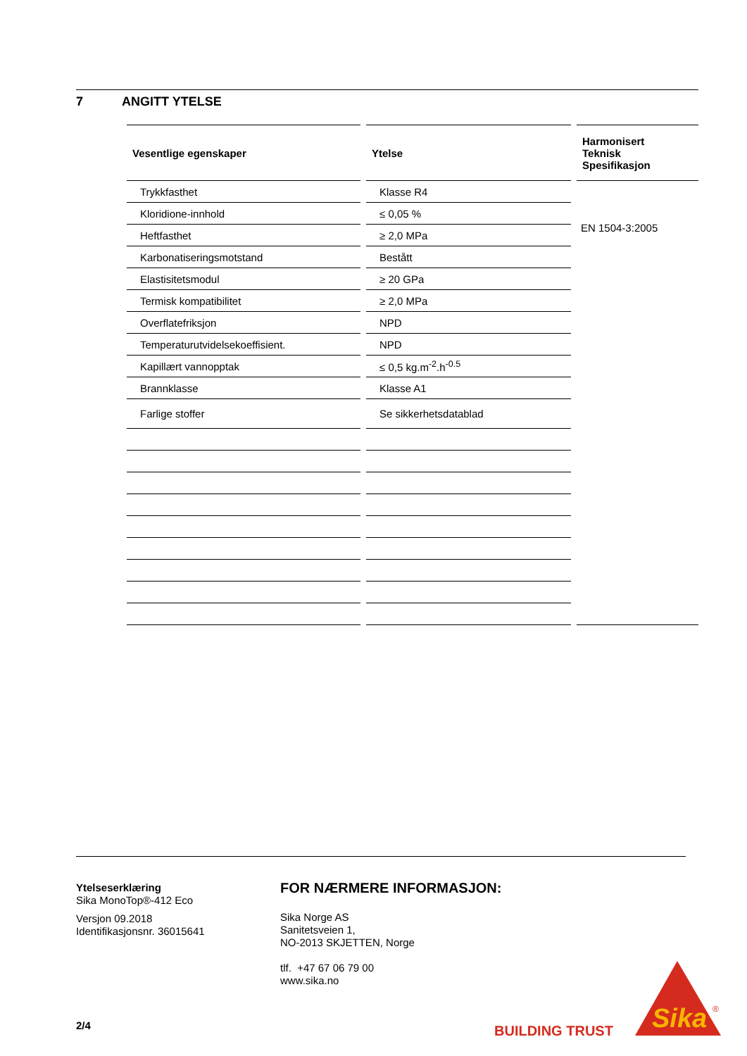7 ANGITT YTELSE
| Vesentlige egenskaper | | Ytelse | | Harmonisert Teknisk Spesifikasjon |
| Trykkfasthet | | Klasse R4 | | EN 1504-3:2005 |
| Kloridione-innhold | | ≤ 0,05 % | | |
| Heftfasthet | | ≥ 2,0 MPa | | |
| Karbonatiseringsmotstand | | Bestått | | |
| Elastisitetsmodul | | ≥ 20 GPa | | |
| Termisk kompatibilitet | | ≥ 2,0 MPa | | |
| Overflatefriksjon | | NPD | | |
| Temperaturutvidelsekoeffisient. | | NPD | | |
| Kapillært vannopptak | | ≤ 0,5 kg.m<sup>-2</sup>.h<sup>-0.5</sup> | | |
| Brannklasse | | Klasse A1 | | |
| Farlige stoffer | | Se sikkerhetsdatablad | | |
Ytelseserklæring
Sika MonoTop®-412 Eco
Versjon 09.2018
Identifikasjonsnr. 36015641
FOR NÆRMERE INFORMASJON:
Sika Norge AS
Sanitetsveien 1,
NO-2013 SKJETTEN, Norge
tlf. +47 67 06 79 00
www.sika.no
2/4 BUILDING TRUST
Sika
®